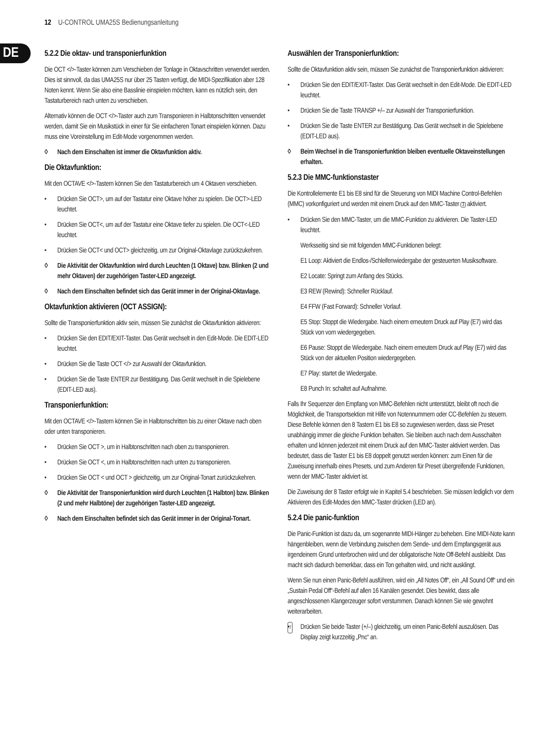12 U-CONTROL UMA25S Bedienungsanleitung
DE
5.2.2 Die oktav- und transponierfunktion
Die OCT </>-Taster können zum Verschieben der Tonlage in Oktavschritten verwendet werden. Dies ist sinnvoll, da das UMA25S nur über 25 Tasten verfügt, die MIDI-Spezifikation aber 128 Noten kennt. Wenn Sie also eine Basslinie einspielen möchten, kann es nützlich sein, den Tastaturbereich nach unten zu verschieben.
Alternativ können die OCT </>-Taster auch zum Transponieren in Halbtonschritten verwendet werden, damit Sie ein Musikstück in einer für Sie einfacheren Tonart einspielen können. Dazu muss eine Voreinstellung im Edit-Mode vorgenommen werden.
◊ Nach dem Einschalten ist immer die Oktavfunktion aktiv.
Die Oktavfunktion:
Mit den OCTAVE </>-Tastern können Sie den Tastaturbereich um 4 Oktaven verschieben.
• Drücken Sie OCT>, um auf der Tastatur eine Oktave höher zu spielen. Die OCT>-LED leuchtet.
• Drücken Sie OCT<, um auf der Tastatur eine Oktave tiefer zu spielen. Die OCT<-LED leuchtet.
• Drücken Sie OCT< und OCT> gleichzeitig, um zur Original-Oktavlage zurückzukehren.
◊ Die Aktivität der Oktavfunktion wird durch Leuchten (1 Oktave) bzw. Blinken (2 und mehr Oktaven) der zugehörigen Taster-LED angezeigt.
◊ Nach dem Einschalten befindet sich das Gerät immer in der Original-Oktavlage.
Oktavfunktion aktivieren (OCT ASSIGN):
Sollte die Transponierfunktion aktiv sein, müssen Sie zunächst die Oktavfunktion aktivieren:
• Drücken Sie den EDIT/EXIT-Taster. Das Gerät wechselt in den Edit-Mode. Die EDIT-LED leuchtet.
• Drücken Sie die Taste OCT </> zur Auswahl der Oktavfunktion.
• Drücken Sie die Taste ENTER zur Bestätigung. Das Gerät wechselt in die Spielebene (EDIT-LED aus).
Transponierfunktion:
Mit den OCTAVE </>-Tastern können Sie in Halbtonschritten bis zu einer Oktave nach oben oder unten transponieren.
• Drücken Sie OCT >, um in Halbtonschritten nach oben zu transponieren.
• Drücken Sie OCT <, um in Halbtonschritten nach unten zu transponieren.
• Drücken Sie OCT < und OCT > gleichzeitig, um zur Original-Tonart zurückzukehren.
◊ Die Aktivität der Transponierfunktion wird durch Leuchten (1 Halbton) bzw. Blinken (2 und mehr Halbtöne) der zugehörigen Taster-LED angezeigt.
◊ Nach dem Einschalten befindet sich das Gerät immer in der Original-Tonart.
Auswählen der Transponierfunktion:
Sollte die Oktavfunktion aktiv sein, müssen Sie zunächst die Transponierfunktion aktivieren:
• Drücken Sie den EDIT/EXIT-Taster. Das Gerät wechselt in den Edit-Mode. Die EDIT-LED leuchtet.
• Drücken Sie die Taste TRANSP +/– zur Auswahl der Transponierfunktion.
• Drücken Sie die Taste ENTER zur Bestätigung. Das Gerät wechselt in die Spielebene (EDIT-LED aus).
◊ Beim Wechsel in die Transponierfunktion bleiben eventuelle Oktaveinstellungen erhalten.
5.2.3 Die MMC-funktionstaster
Die Kontrollelemente E1 bis E8 sind für die Steuerung von MIDI Machine Control-Befehlen (MMC) vorkonfiguriert und werden mit einem Druck auf den MMC-Taster 3 aktiviert.
• Drücken Sie den MMC-Taster, um die MMC-Funktion zu aktivieren. Die Taster-LED leuchtet.
Werksseitig sind sie mit folgenden MMC-Funktionen belegt:
E1 Loop: Aktiviert die Endlos-/Schleifenwiedergabe der gesteuerten Musiksoftware.
E2 Locate: Springt zum Anfang des Stücks.
E3 REW (Rewind): Schneller Rücklauf.
E4 FFW (Fast Forward): Schneller Vorlauf.
E5 Stop: Stoppt die Wiedergabe. Nach einem erneutem Druck auf Play (E7) wird das Stück von vorn wiedergegeben.
E6 Pause: Stoppt die Wiedergabe. Nach einem erneutem Druck auf Play (E7) wird das Stück von der aktuellen Position wiedergegeben.
E7 Play: startet die Wiedergabe.
E8 Punch In: schaltet auf Aufnahme.
Falls Ihr Sequenzer den Empfang von MMC-Befehlen nicht unterstützt, bleibt oft noch die Möglichkeit, die Transportsektion mit Hilfe von Notennummern oder CC-Befehlen zu steuern. Diese Befehle können den 8 Tastern E1 bis E8 so zugewiesen werden, dass sie Preset unabhängig immer die gleiche Funktion behalten. Sie bleiben auch nach dem Ausschalten erhalten und können jederzeit mit einem Druck auf den MMC-Taster aktiviert werden. Das bedeutet, dass die Taster E1 bis E8 doppelt genutzt werden können: zum Einen für die Zuweisung innerhalb eines Presets, und zum Anderen für Preset übergreifende Funktionen, wenn der MMC-Taster aktiviert ist.
Die Zuweisung der 8 Taster erfolgt wie in Kapitel 5.4 beschrieben. Sie müssen lediglich vor dem Aktivieren des Edit-Modes den MMC-Taster drücken (LED an).
5.2.4 Die panic-funktion
Die Panic-Funktion ist dazu da, um sogenannte MIDI-Hänger zu beheben. Eine MIDI-Note kann hängenbleiben, wenn die Verbindung zwischen dem Sende- und dem Empfangsgerät aus irgendeinem Grund unterbrochen wird und der obligatorische Note Off-Befehl ausbleibt. Das macht sich dadurch bemerkbar, dass ein Ton gehalten wird, und nicht ausklingt.
Wenn Sie nun einen Panic-Befehl ausführen, wird ein „All Notes Off“, ein „All Sound Off“ und ein „Sustain Pedal Off“-Befehl auf allen 16 Kanälen gesendet. Dies bewirkt, dass alle angeschlossenen Klangerzeuger sofort verstummen. Danach können Sie wie gewohnt weiterarbeiten.
• Drücken Sie beide Taster 7 (+/–) gleichzeitig, um einen Panic-Befehl auszulösen. Das Display zeigt kurzzeitig „Pnc“ an.